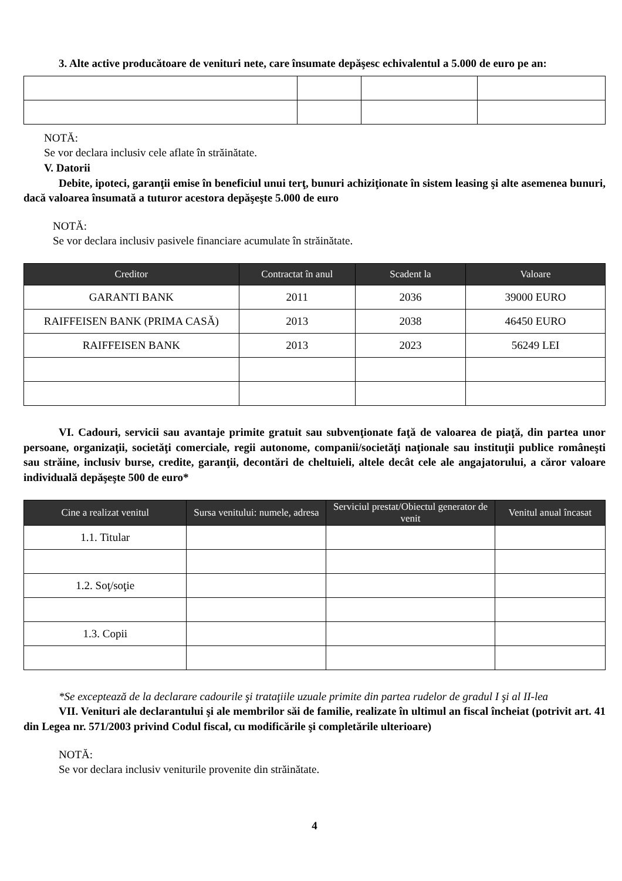3. Alte active producătoare de venituri nete, care însumate depăşesc echivalentul a 5.000 de euro pe an:
NOTĂ:
Se vor declara inclusiv cele aflate în străinătate.
V. Datorii
Debite, ipoteci, garanţii emise în beneficiul unui terţ, bunuri achiziţionate în sistem leasing şi alte asemenea bunuri, dacă valoarea însumată a tuturor acestora depăşeşte 5.000 de euro
NOTĂ:
Se vor declara inclusiv pasivele financiare acumulate în străinătate.
| Creditor | Contractat în anul | Scadent la | Valoare |
| --- | --- | --- | --- |
| GARANTI BANK | 2011 | 2036 | 39000 EURO |
| RAIFFEISEN BANK (PRIMA CASĂ) | 2013 | 2038 | 46450 EURO |
| RAIFFEISEN BANK | 2013 | 2023 | 56249 LEI |
VI. Cadouri, servicii sau avantaje primite gratuit sau subvenţionate faţă de valoarea de piaţă, din partea unor persoane, organizaţii, societăţi comerciale, regii autonome, companii/societăţi naţionale sau instituţii publice româneşti sau străine, inclusiv burse, credite, garanţii, decontări de cheltuieli, altele decât cele ale angajatorului, a căror valoare individuală depăşeşte 500 de euro*
| Cine a realizat venitul | Sursa venitului: numele, adresa | Serviciul prestat/Obiectul generator de venit | Venitul anual încasat |
| --- | --- | --- | --- |
| 1.1. Titular | | | |
| 1.2. Soţ/soţie | | | |
| 1.3. Copii | | | |
*Se exceptează de la declarare cadourile şi trataţiile uzuale primite din partea rudelor de gradul I şi al II-lea
VII. Venituri ale declarantului şi ale membrilor săi de familie, realizate în ultimul an fiscal încheiat (potrivit art. 41 din Legea nr. 571/2003 privind Codul fiscal, cu modificările şi completările ulterioare)
NOTĂ:
Se vor declara inclusiv veniturile provenite din străinătate.
4